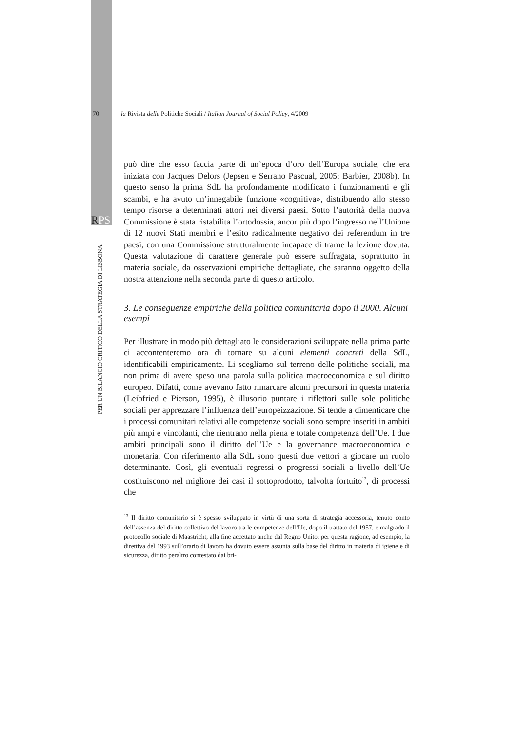70 la Rivista delle Politiche Sociali / Italian Journal of Social Policy, 4/2009
RPS
PER UN BILANCIO CRITICO DELLA STRATEGIA DI LISBONA
può dire che esso faccia parte di un’epoca d’oro dell’Europa sociale, che era iniziata con Jacques Delors (Jepsen e Serrano Pascual, 2005; Barbier, 2008b). In questo senso la prima SdL ha profondamente modificato i funzionamenti e gli scambi, e ha avuto un’innegabile funzione «cognitiva», distribuendo allo stesso tempo risorse a determinati attori nei diversi paesi. Sotto l’autorità della nuova Commissione è stata ristabilita l’ortodossia, ancor più dopo l’ingresso nell’Unione di 12 nuovi Stati membri e l’esito radicalmente negativo dei referendum in tre paesi, con una Commissione strutturalmente incapace di trarne la lezione dovuta. Questa valutazione di carattere generale può essere suffragata, soprattutto in materia sociale, da osservazioni empiriche dettagliate, che saranno oggetto della nostra attenzione nella seconda parte di questo articolo.
3. Le conseguenze empiriche della politica comunitaria dopo il 2000. Alcuni esempi
Per illustrare in modo più dettagliato le considerazioni sviluppate nella prima parte ci accontenteremo ora di tornare su alcuni elementi concreti della SdL, identificabili empiricamente. Li scegliamo sul terreno delle politiche sociali, ma non prima di avere speso una parola sulla politica macroeconomica e sul diritto europeo. Difatti, come avevano fatto rimarcare alcuni precursori in questa materia (Leibfried e Pierson, 1995), è illusorio puntare i riflettori sulle sole politiche sociali per apprezzare l’influenza dell’europeizzazione. Si tende a dimenticare che i processi comunitari relativi alle competenze sociali sono sempre inseriti in ambiti più ampi e vincolanti, che rientrano nella piena e totale competenza dell’Ue. I due ambiti principali sono il diritto dell’Ue e la governance macroeconomica e monetaria. Con riferimento alla SdL sono questi due vettori a giocare un ruolo determinante. Così, gli eventuali regressi o progressi sociali a livello dell’Ue costituiscono nel migliore dei casi il sottoprodotto, talvolta fortuito<sup>13</sup>, di processi che
<sup>13</sup> Il diritto comunitario si è spesso sviluppato in virtù di una sorta di strategia accessoria, tenuto conto dell’assenza del diritto collettivo del lavoro tra le competenze dell’Ue, dopo il trattato del 1957, e malgrado il protocollo sociale di Maastricht, alla fine accettato anche dal Regno Unito; per questa ragione, ad esempio, la direttiva del 1993 sull’orario di lavoro ha dovuto essere assunta sulla base del diritto in materia di igiene e di sicurezza, diritto peraltro contestato dai bri-